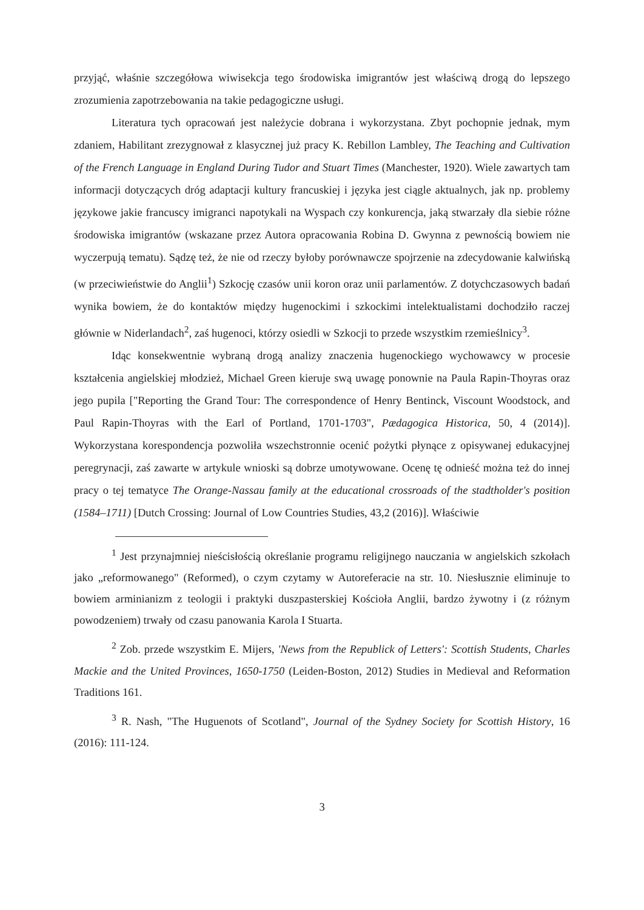przyjąć, właśnie szczegółowa wiwisekcja tego środowiska imigrantów jest właściwą drogą do lepszego zrozumienia zapotrzebowania na takie pedagogiczne usługi.
Literatura tych opracowań jest należycie dobrana i wykorzystana. Zbyt pochopnie jednak, mym zdaniem, Habilitant zrezygnował z klasycznej już pracy K. Rebillon Lambley, The Teaching and Cultivation of the French Language in England During Tudor and Stuart Times (Manchester, 1920). Wiele zawartych tam informacji dotyczących dróg adaptacji kultury francuskiej i języka jest ciągle aktualnych, jak np. problemy językowe jakie francuscy imigranci napotykali na Wyspach czy konkurencja, jaką stwarzały dla siebie różne środowiska imigrantów (wskazane przez Autora opracowania Robina D. Gwynna z pewnością bowiem nie wyczerpują tematu). Sądzę też, że nie od rzeczy byłoby porównawcze spojrzenie na zdecydowanie kalwińską (w przeciwieństwie do Anglii<sup>1</sup>) Szkocję czasów unii koron oraz unii parlamentów. Z dotychczasowych badań wynika bowiem, że do kontaktów między hugenockimi i szkockimi intelektualistami dochodziło raczej głównie w Niderlandach<sup>2</sup>, zaś hugenoci, którzy osiedli w Szkocji to przede wszystkim rzemieślnicy<sup>3</sup>.
Idąc konsekwentnie wybraną drogą analizy znaczenia hugenockiego wychowawcy w procesie kształcenia angielskiej młodzież, Michael Green kieruje swą uwagę ponownie na Paula Rapin-Thoyras oraz jego pupila ["Reporting the Grand Tour: The correspondence of Henry Bentinck, Viscount Woodstock, and Paul Rapin-Thoyras with the Earl of Portland, 1701-1703", Pædagogica Historica, 50, 4 (2014)]. Wykorzystana korespondencja pozwoliła wszechstronnie ocenić pożytki płynące z opisywanej edukacyjnej peregrynacji, zaś zawarte w artykule wnioski są dobrze umotywowane. Ocenę tę odnieść można też do innej pracy o tej tematyce The Orange-Nassau family at the educational crossroads of the stadtholder's position (1584–1711) [Dutch Crossing: Journal of Low Countries Studies, 43,2 (2016)]. Właściwie
<sup>1</sup> Jest przynajmniej nieścisłością określanie programu religijnego nauczania w angielskich szkołach jako „reformowanego" (Reformed), o czym czytamy w Autoreferacie na str. 10. Niesłusznie eliminuje to bowiem arminianizm z teologii i praktyki duszpasterskiej Kościoła Anglii, bardzo żywotny i (z różnym powodzeniem) trwały od czasu panowania Karola I Stuarta.
<sup>2</sup> Zob. przede wszystkim E. Mijers, 'News from the Republick of Letters': Scottish Students, Charles Mackie and the United Provinces, 1650-1750 (Leiden-Boston, 2012) Studies in Medieval and Reformation Traditions 161.
<sup>3</sup> R. Nash, "The Huguenots of Scotland", Journal of the Sydney Society for Scottish History, 16 (2016): 111-124.
3